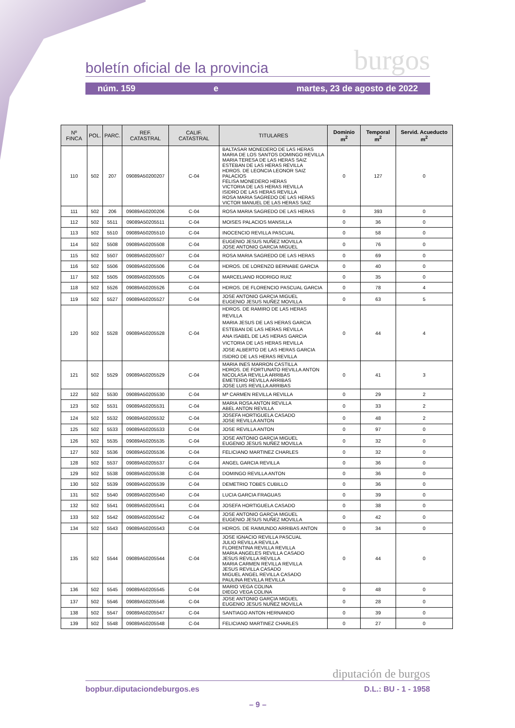boletín oficial de la provincia burgos
núm. 159 e martes, 23 de agosto de 2022
| Nº FINCA | POL. | PARC. | REF. CATASTRAL | CALIF. CATASTRAL | TITULARES | Dominio m<sup>2</sup> | Temporal m<sup>2</sup> | Servid. Acueducto m<sup>2</sup> |
| --- | --- | --- | --- | --- | --- | --- | --- | --- |
| 110 | 502 | 207 | 09089A50200207 | C-04 | BALTASAR MONEDERO DE LAS HERAS MARIA DE LOS SANTOS DOMINGO REVILLA MARIA TERESA DE LAS HERAS SAIZ ESTEBAN DE LAS HERAS REVILLA HDROS. DE LEONCIA LEONOR SAIZ PALACIOS FELISA MONEDERO HERAS VICTORIA DE LAS HERAS REVILLA ISIDRO DE LAS HERAS REVILLA ROSA MARIA SAGREDO DE LAS HERAS VICTOR MANUEL DE LAS HERAS SAIZ | 0 | 127 | 0 |
| 111 | 502 | 206 | 09089A50200206 | C-04 | ROSA MARIA SAGREDO DE LAS HERAS | 0 | 393 | 0 |
| 112 | 502 | 5511 | 09089A50205511 | C-04 | MOISES PALACIOS MANSILLA | 0 | 36 | 0 |
| 113 | 502 | 5510 | 09089A50205510 | C-04 | INOCENCIO REVILLA PASCUAL | 0 | 58 | 0 |
| 114 | 502 | 5508 | 09089A50205508 | C-04 | EUGENIO JESUS NUÑEZ MOVILLA JOSE ANTONIO GARCIA MIGUEL | 0 | 76 | 0 |
| 115 | 502 | 5507 | 09089A50205507 | C-04 | ROSA MARIA SAGREDO DE LAS HERAS | 0 | 69 | 0 |
| 116 | 502 | 5506 | 09089A50205506 | C-04 | HDROS. DE LORENZO BERNABE GARCIA | 0 | 40 | 0 |
| 117 | 502 | 5505 | 09089A50205505 | C-04 | MARCELIANO RODRIGO RUIZ | 0 | 35 | 0 |
| 118 | 502 | 5526 | 09089A50205526 | C-04 | HDROS. DE FLORENCIO PASCUAL GARCIA | 0 | 78 | 4 |
| 119 | 502 | 5527 | 09089A50205527 | C-04 | JOSE ANTONIO GARCIA MIGUEL EUGENIO JESUS NUÑEZ MOVILLA | 0 | 63 | 5 |
| 120 | 502 | 5528 | 09089A50205528 | C-04 | HDROS. DE RAMIRO DE LAS HERAS REVILLA MARIA JESUS DE LAS HERAS GARCIA ESTEBAN DE LAS HERAS REVILLA ANA ISABEL DE LAS HERAS GARCIA VICTORIA DE LAS HERAS REVILLA JOSE ALBERTO DE LAS HERAS GARCIA ISIDRO DE LAS HERAS REVILLA | 0 | 44 | 4 |
| 121 | 502 | 5529 | 09089A50205529 | C-04 | MARIA INES MARRON CASTILLA HDROS. DE FORTUNATO REVILLA ANTON NICOLASA REVILLA ARRIBAS EMETERIO REVILLA ARRIBAS JOSE LUIS REVILLA ARRIBAS | 0 | 41 | 3 |
| 122 | 502 | 5530 | 09089A50205530 | C-04 | Mª CARMEN REVILLA REVILLA | 0 | 29 | 2 |
| 123 | 502 | 5531 | 09089A50205531 | C-04 | MARIA ROSA ANTON REVILLA ABEL ANTON REVILLA | 0 | 33 | 2 |
| 124 | 502 | 5532 | 09089A50205532 | C-04 | JOSEFA HORTIGUELA CASADO JOSE REVILLA ANTON | 0 | 48 | 2 |
| 125 | 502 | 5533 | 09089A50205533 | C-04 | JOSE REVILLA ANTON | 0 | 97 | 0 |
| 126 | 502 | 5535 | 09089A50205535 | C-04 | JOSE ANTONIO GARCIA MIGUEL EUGENIO JESUS NUÑEZ MOVILLA | 0 | 32 | 0 |
| 127 | 502 | 5536 | 09089A50205536 | C-04 | FELICIANO MARTINEZ CHARLES | 0 | 32 | 0 |
| 128 | 502 | 5537 | 09089A50205537 | C-04 | ANGEL GARCIA REVILLA | 0 | 36 | 0 |
| 129 | 502 | 5538 | 09089A50205538 | C-04 | DOMINGO REVILLA ANTON | 0 | 36 | 0 |
| 130 | 502 | 5539 | 09089A50205539 | C-04 | DEMETRIO TOBES CUBILLO | 0 | 36 | 0 |
| 131 | 502 | 5540 | 09089A50205540 | C-04 | LUCIA GARCIA FRAGUAS | 0 | 39 | 0 |
| 132 | 502 | 5541 | 09089A50205541 | C-04 | JOSEFA HORTIGUELA CASADO | 0 | 38 | 0 |
| 133 | 502 | 5542 | 09089A50205542 | C-04 | JOSE ANTONIO GARCIA MIGUEL EUGENIO JESUS NUÑEZ MOVILLA | 0 | 42 | 0 |
| 134 | 502 | 5543 | 09089A50205543 | C-04 | HDROS. DE RAIMUNDO ARRIBAS ANTON | 0 | 34 | 0 |
| 135 | 502 | 5544 | 09089A50205544 | C-04 | JOSE IGNACIO REVILLA PASCUAL JULIO REVILLA REVILLA FLORENTINA REVILLA REVILLA MARIA ANGELES REVILLA CASADO JESUS REVILLA REVILLA MARIA CARMEN REVILLA REVILLA JESUS REVILLA CASADO MIGUEL ANGEL REVILLA CASADO PAULINA REVILLA REVILLA | 0 | 44 | 0 |
| 136 | 502 | 5545 | 09089A50205545 | C-04 | MARIO VEGA COLINA DIEGO VEGA COLINA | 0 | 48 | 0 |
| 137 | 502 | 5546 | 09089A50205546 | C-04 | JOSE ANTONIO GARCIA MIGUEL EUGENIO JESUS NUÑEZ MOVILLA | 0 | 28 | 0 |
| 138 | 502 | 5547 | 09089A50205547 | C-04 | SANTIAGO ANTON HERNANDO | 0 | 39 | 0 |
| 139 | 502 | 5548 | 09089A50205548 | C-04 | FELICIANO MARTINEZ CHARLES | 0 | 27 | 0 |
diputación de burgos
bopbur.diputaciondeburgos.es D.L.: BU - 1 - 1958
– 9 –